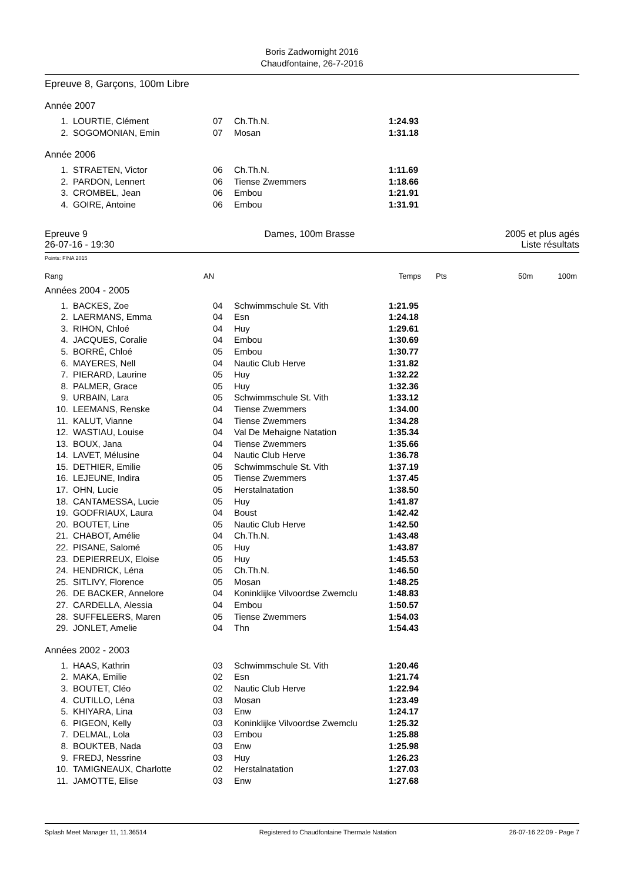Boris Zadwornight 2016
Chaudfontaine, 26-7-2016
Epreuve 8, Garçons, 100m Libre
Année 2007
| 1. | LOURTIE, Clément | 07 | Ch.Th.N. | 1:24.93 |
| 2. | SOGOMONIAN, Emin | 07 | Mosan | 1:31.18 |
Année 2006
| 1. | STRAETEN, Victor | 06 | Ch.Th.N. | 1:11.69 |
| 2. | PARDON, Lennert | 06 | Tiense Zwemmers | 1:18.66 |
| 3. | CROMBEL, Jean | 06 | Embou | 1:21.91 |
| 4. | GOIRE, Antoine | 06 | Embou | 1:31.91 |
Epreuve 9
26-07-16 - 19:30
Dames, 100m Brasse 2005 et plus agés
Liste résultats
Points: FINA 2015
Rang AN Temps Pts 50m 100m
Années 2004 - 2005
| 1. | BACKES, Zoe | 04 | Schwimmschule St. Vith | 1:21.95 |
| 2. | LAERMANS, Emma | 04 | Esn | 1:24.18 |
| 3. | RIHON, Chloé | 04 | Huy | 1:29.61 |
| 4. | JACQUES, Coralie | 04 | Embou | 1:30.69 |
| 5. | BORRÉ, Chloé | 05 | Embou | 1:30.77 |
| 6. | MAYERES, Nell | 04 | Nautic Club Herve | 1:31.82 |
| 7. | PIERARD, Laurine | 05 | Huy | 1:32.22 |
| 8. | PALMER, Grace | 05 | Huy | 1:32.36 |
| 9. | URBAIN, Lara | 05 | Schwimmschule St. Vith | 1:33.12 |
| 10. | LEEMANS, Renske | 04 | Tiense Zwemmers | 1:34.00 |
| 11. | KALUT, Vianne | 04 | Tiense Zwemmers | 1:34.28 |
| 12. | WASTIAU, Louise | 04 | Val De Mehaigne Natation | 1:35.34 |
| 13. | BOUX, Jana | 04 | Tiense Zwemmers | 1:35.66 |
| 14. | LAVET, Mélusine | 04 | Nautic Club Herve | 1:36.78 |
| 15. | DETHIER, Emilie | 05 | Schwimmschule St. Vith | 1:37.19 |
| 16. | LEJEUNE, Indira | 05 | Tiense Zwemmers | 1:37.45 |
| 17. | OHN, Lucie | 05 | Herstalnatation | 1:38.50 |
| 18. | CANTAMESSA, Lucie | 05 | Huy | 1:41.87 |
| 19. | GODFRIAUX, Laura | 04 | Boust | 1:42.42 |
| 20. | BOUTET, Line | 05 | Nautic Club Herve | 1:42.50 |
| 21. | CHABOT, Amélie | 04 | Ch.Th.N. | 1:43.48 |
| 22. | PISANE, Salomé | 05 | Huy | 1:43.87 |
| 23. | DEPIERREUX, Eloise | 05 | Huy | 1:45.53 |
| 24. | HENDRICK, Léna | 05 | Ch.Th.N. | 1:46.50 |
| 25. | SITLIVY, Florence | 05 | Mosan | 1:48.25 |
| 26. | DE BACKER, Annelore | 04 | Koninklijke Vilvoordse Zwemclu | 1:48.83 |
| 27. | CARDELLA, Alessia | 04 | Embou | 1:50.57 |
| 28. | SUFFELEERS, Maren | 05 | Tiense Zwemmers | 1:54.03 |
| 29. | JONLET, Amelie | 04 | Thn | 1:54.43 |
Années 2002 - 2003
| 1. | HAAS, Kathrin | 03 | Schwimmschule St. Vith | 1:20.46 |
| 2. | MAKA, Emilie | 02 | Esn | 1:21.74 |
| 3. | BOUTET, Cléo | 02 | Nautic Club Herve | 1:22.94 |
| 4. | CUTILLO, Léna | 03 | Mosan | 1:23.49 |
| 5. | KHIYARA, Lina | 03 | Enw | 1:24.17 |
| 6. | PIGEON, Kelly | 03 | Koninklijke Vilvoordse Zwemclu | 1:25.32 |
| 7. | DELMAL, Lola | 03 | Embou | 1:25.88 |
| 8. | BOUKTEB, Nada | 03 | Enw | 1:25.98 |
| 9. | FREDJ, Nessrine | 03 | Huy | 1:26.23 |
| 10. | TAMIGNEAUX, Charlotte | 02 | Herstalnatation | 1:27.03 |
| 11. | JAMOTTE, Elise | 03 | Enw | 1:27.68 |
Splash Meet Manager 11, 11.36514 Registered to Chaudfontaine Thermale Natation 26-07-16 22:09 - Page 7